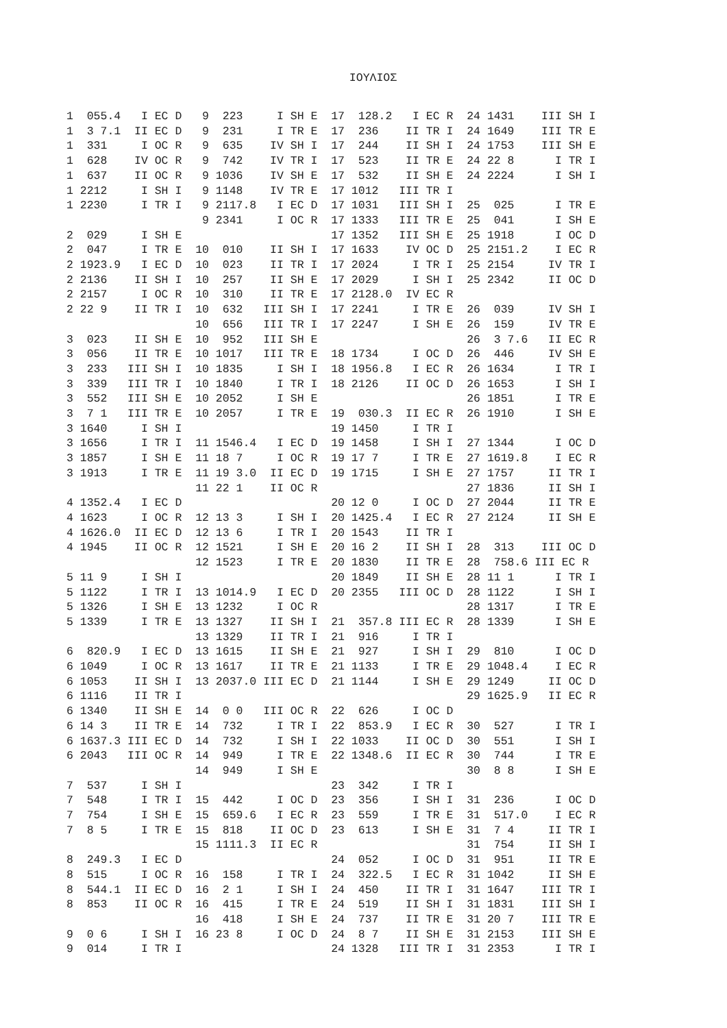ΙΟΥΛΙΟΣ
1  055.4   I EC D   9  223     I SH E  17  128.2   I EC R  24 1431    III SH I
1  3 7.1  II EC D   9  231     I TR E  17  236    II TR I  24 1649    III TR E
1  331     I OC R   9  635    IV SH I  17  244    II SH I  24 1753    III SH E
1  628    IV OC R   9  742    IV TR I  17  523    II TR E  24 22 8      I TR I
1  637    II OC R   9 1036    IV SH E  17  532    II SH E  24 2224      I SH I
1 2212     I SH I   9 1148    IV TR E  17 1012   III TR I
1 2230     I TR I   9 2117.8   I EC D  17 1031   III SH I  25  025      I TR E
                    9 2341     I OC R  17 1333   III TR E  25  041      I SH E
2  029     I SH E                      17 1352   III SH E  25 1918      I OC D
2  047     I TR E  10  010    II SH I  17 1633    IV OC D  25 2151.2    I EC R
2 1923.9   I EC D  10  023    II TR I  17 2024     I TR I  25 2154     IV TR I
2 2136    II SH I  10  257    II SH E  17 2029     I SH I  25 2342     II OC D
2 2157     I OC R  10  310    II TR E  17 2128.0  IV EC R
2 22 9    II TR I  10  632   III SH I  17 2241     I TR E  26  039     IV SH I
                   10  656   III TR I  17 2247     I SH E  26  159     IV TR E
3  023    II SH E  10  952   III SH E                      26  3 7.6   II EC R
3  056    II TR E  10 1017   III TR E  18 1734     I OC D  26  446     IV SH E
3  233   III SH I  10 1835     I SH I  18 1956.8   I EC R  26 1634      I TR I
3  339   III TR I  10 1840     I TR I  18 2126    II OC D  26 1653      I SH I
3  552   III SH E  10 2052     I SH E                      26 1851      I TR E
3  7 1   III TR E  10 2057     I TR E  19  030.3  II EC R  26 1910      I SH E
3 1640     I SH I                      19 1450     I TR I
3 1656     I TR I  11 1546.4   I EC D  19 1458     I SH I  27 1344      I OC D
3 1857     I SH E  11 18 7     I OC R  19 17 7     I TR E  27 1619.8    I EC R
3 1913     I TR E  11 19 3.0  II EC D  19 1715     I SH E  27 1757     II TR I
                   11 22 1    II OC R                      27 1836     II SH I
4 1352.4   I EC D                      20 12 0     I OC D  27 2044     II TR E
4 1623     I OC R  12 13 3     I SH I  20 1425.4   I EC R  27 2124     II SH E
4 1626.0  II EC D  12 13 6     I TR I  20 1543    II TR I
4 1945    II OC R  12 1521     I SH E  20 16 2    II SH I  28  313    III OC D
                   12 1523     I TR E  20 1830    II TR E  28  758.6 III EC R
5 11 9     I SH I                      20 1849    II SH E  28 11 1      I TR I
5 1122     I TR I  13 1014.9   I EC D  20 2355   III OC D  28 1122      I SH I
5 1326     I SH E  13 1232     I OC R                      28 1317      I TR E
5 1339     I TR E  13 1327    II SH I  21  357.8 III EC R  28 1339      I SH E
                   13 1329    II TR I  21  916     I TR I
6  820.9   I EC D  13 1615    II SH E  21  927     I SH I  29  810      I OC D
6 1049     I OC R  13 1617    II TR E  21 1133     I TR E  29 1048.4    I EC R
6 1053    II SH I  13 2037.0 III EC D  21 1144     I SH E  29 1249     II OC D
6 1116    II TR I                                          29 1625.9   II EC R
6 1340    II SH E  14  0 0   III OC R  22  626     I OC D
6 14 3    II TR E  14  732     I TR I  22  853.9   I EC R  30  527      I TR I
6 1637.3 III EC D  14  732     I SH I  22 1033    II OC D  30  551      I SH I
6 2043   III OC R  14  949     I TR E  22 1348.6  II EC R  30  744      I TR E
                   14  949     I SH E                      30  8 8      I SH E
7  537     I SH I                      23  342     I TR I
7  548     I TR I  15  442     I OC D  23  356     I SH I  31  236      I OC D
7  754     I SH E  15  659.6   I EC R  23  559     I TR E  31  517.0    I EC R
7  8 5     I TR E  15  818    II OC D  23  613     I SH E  31  7 4     II TR I
                   15 1111.3  II EC R                      31  754     II SH I
8  249.3   I EC D                      24  052     I OC D  31  951     II TR E
8  515     I OC R  16  158     I TR I  24  322.5   I EC R  31 1042     II SH E
8  544.1  II EC D  16  2 1     I SH I  24  450    II TR I  31 1647    III TR I
8  853    II OC R  16  415     I TR E  24  519    II SH I  31 1831    III SH I
                   16  418     I SH E  24  737    II TR E  31 20 7    III TR E
9  0 6     I SH I  16 23 8     I OC D  24  8 7    II SH E  31 2153    III SH E
9  014     I TR I                      24 1328   III TR I  31 2353      I TR I